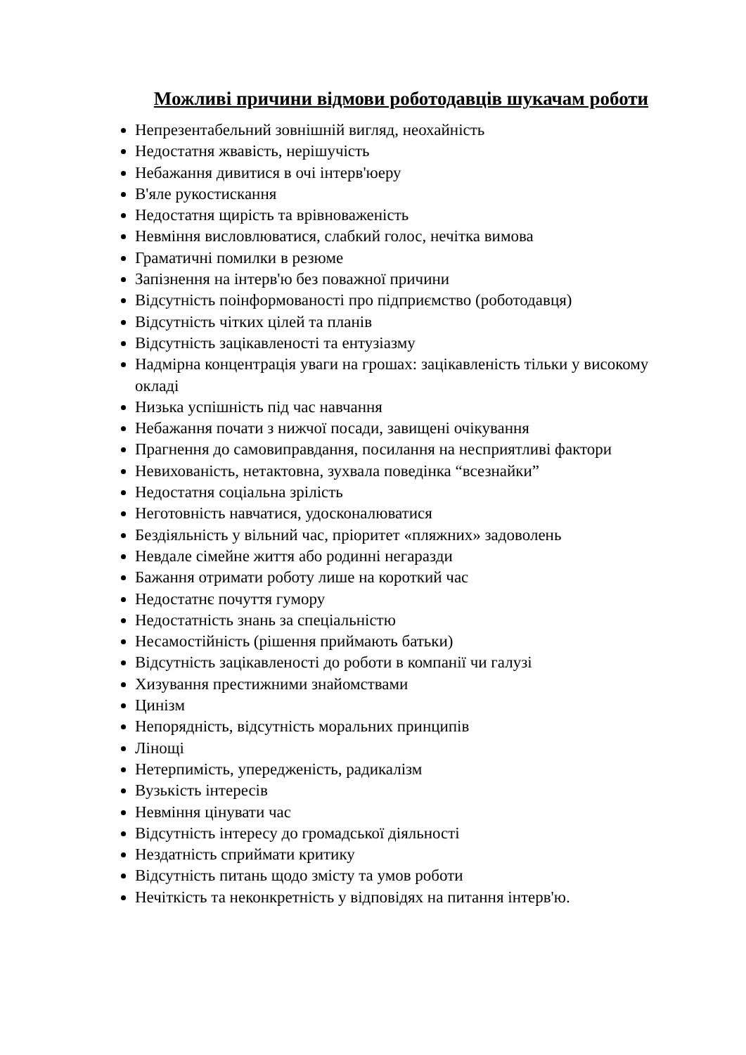Можливі причини відмови роботодавців шукачам роботи
Непрезентабельний зовнішній вигляд, неохайність
Недостатня жвавість, нерішучість
Небажання дивитися в очі інтерв'юеру
В'яле рукостискання
Недостатня щирість та врівноваженість
Невміння висловлюватися, слабкий голос, нечітка вимова
Граматичні помилки в резюме
Запізнення на інтерв'ю без поважної причини
Відсутність поінформованості про підприємство (роботодавця)
Відсутність чітких цілей та планів
Відсутність зацікавленості та ентузіазму
Надмірна концентрація уваги на грошах: зацікавленість тільки у високому окладі
Низька успішність під час навчання
Небажання почати з нижчої посади, завищені очікування
Прагнення до самовиправдання, посилання на несприятливі фактори
Невихованість, нетактовна, зухвала поведінка “всезнайки”
Недостатня соціальна зрілість
Неготовність навчатися, удосконалюватися
Бездіяльність у вільний час, пріоритет «пляжних» задоволень
Невдале сімейне життя або родинні негаразди
Бажання отримати роботу лише на короткий час
Недостатнє почуття гумору
Недостатність знань за спеціальністю
Несамостійність (рішення приймають батьки)
Відсутність зацікавленості до роботи в компанії чи галузі
Хизування престижними знайомствами
Цинізм
Непорядність, відсутність моральних принципів
Лінощі
Нетерпимість, упередженість, радикалізм
Вузькість інтересів
Невміння цінувати час
Відсутність інтересу до громадської діяльності
Нездатність сприймати критику
Відсутність питань щодо змісту та умов роботи
Нечіткість та неконкретність у відповідях на питання інтерв'ю.